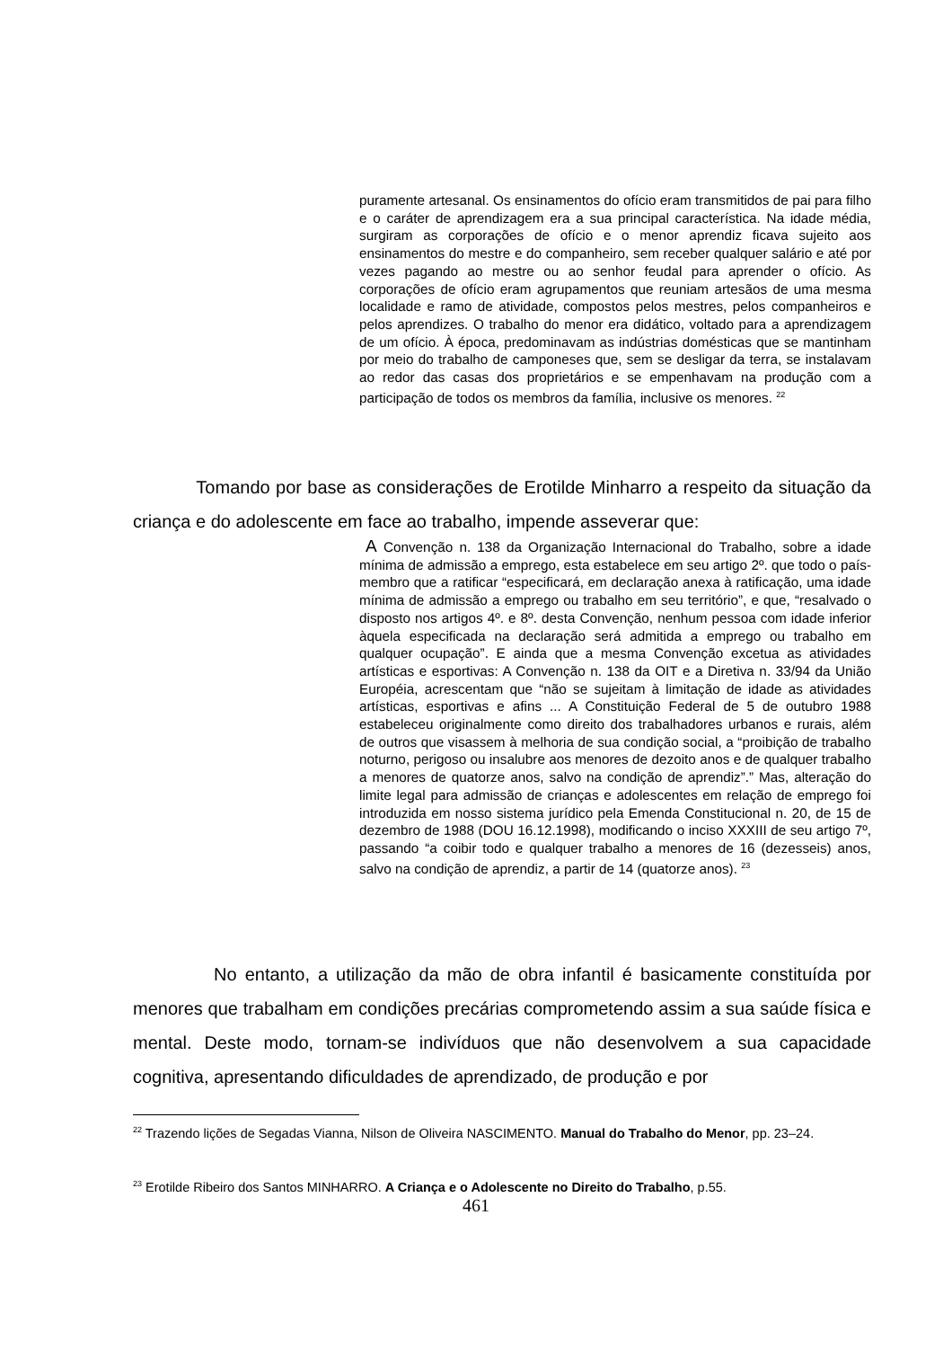puramente artesanal. Os ensinamentos do ofício eram transmitidos de pai para filho e o caráter de aprendizagem era a sua principal característica. Na idade média, surgiram as corporações de ofício e o menor aprendiz ficava sujeito aos ensinamentos do mestre e do companheiro, sem receber qualquer salário e até por vezes pagando ao mestre ou ao senhor feudal para aprender o ofício. As corporações de ofício eram agrupamentos que reuniam artesãos de uma mesma localidade e ramo de atividade, compostos pelos mestres, pelos companheiros e pelos aprendizes. O trabalho do menor era didático, voltado para a aprendizagem de um ofício. À época, predominavam as indústrias domésticas que se mantinham por meio do trabalho de camponeses que, sem se desligar da terra, se instalavam ao redor das casas dos proprietários e se empenhavam na produção com a participação de todos os membros da família, inclusive os menores. <sup>22</sup>
Tomando por base as considerações de Erotilde Minharro a respeito da situação da criança e do adolescente em face ao trabalho, impende asseverar que:
A Convenção n. 138 da Organização Internacional do Trabalho, sobre a idade mínima de admissão a emprego, esta estabelece em seu artigo 2º. que todo o país-membro que a ratificar “especificará, em declaração anexa à ratificação, uma idade mínima de admissão a emprego ou trabalho em seu território”, e que, “resalvado o disposto nos artigos 4º. e 8º. desta Convenção, nenhum pessoa com idade inferior àquela especificada na declaração será admitida a emprego ou trabalho em qualquer ocupação”. E ainda que a mesma Convenção excetua as atividades artísticas e esportivas: A Convenção n. 138 da OIT e a Diretiva n. 33/94 da União Européia, acrescentam que “não se sujeitam à limitação de idade as atividades artísticas, esportivas e afins ... A Constituição Federal de 5 de outubro 1988 estabeleceu originalmente como direito dos trabalhadores urbanos e rurais, além de outros que visassem à melhoria de sua condição social, a “proibição de trabalho noturno, perigoso ou insalubre aos menores de dezoito anos e de qualquer trabalho a menores de quatorze anos, salvo na condição de aprendiz”.” Mas, alteração do limite legal para admissão de crianças e adolescentes em relação de emprego foi introduzida em nosso sistema jurídico pela Emenda Constitucional n. 20, de 15 de dezembro de 1988 (DOU 16.12.1998), modificando o inciso XXXIII de seu artigo 7º, passando “a coibir todo e qualquer trabalho a menores de 16 (dezesseis) anos, salvo na condição de aprendiz, a partir de 14 (quatorze anos). <sup>23</sup>
No entanto, a utilização da mão de obra infantil é basicamente constituída por menores que trabalham em condições precárias comprometendo assim a sua saúde física e mental. Deste modo, tornam-se indivíduos que não desenvolvem a sua capacidade cognitiva, apresentando dificuldades de aprendizado, de produção e por
<sup>22</sup> Trazendo lições de Segadas Vianna, Nilson de Oliveira NASCIMENTO. Manual do Trabalho do Menor, pp. 23–24.
<sup>23</sup> Erotilde Ribeiro dos Santos MINHARRO. A Criança e o Adolescente no Direito do Trabalho, p.55.
461